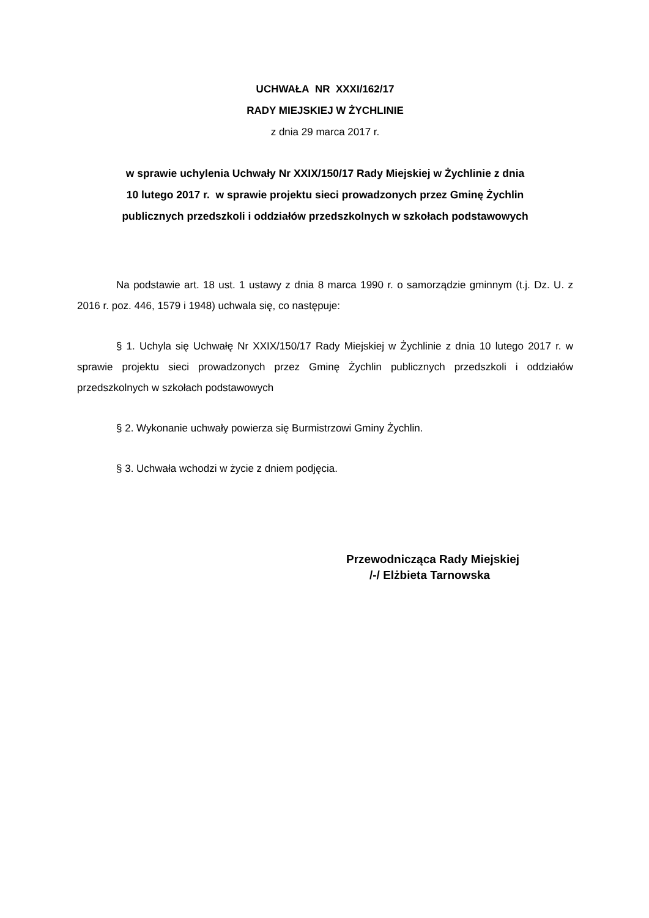UCHWAŁA NR XXXI/162/17
RADY MIEJSKIEJ W ŻYCHLINIE
z dnia 29 marca 2017 r.
w sprawie uchylenia Uchwały Nr XXIX/150/17 Rady Miejskiej w Żychlinie z dnia
10 lutego 2017 r. w sprawie projektu sieci prowadzonych przez Gminę Żychlin
publicznych przedszkoli i oddziałów przedszkolnych w szkołach podstawowych
Na podstawie art. 18 ust. 1 ustawy z dnia 8 marca 1990 r. o samorządzie gminnym (t.j. Dz. U. z 2016 r. poz. 446, 1579 i 1948) uchwala się, co następuje:
§ 1. Uchyla się Uchwałę Nr XXIX/150/17 Rady Miejskiej w Żychlinie z dnia 10 lutego 2017 r. w sprawie projektu sieci prowadzonych przez Gminę Żychlin publicznych przedszkoli i oddziałów przedszkolnych w szkołach podstawowych
§ 2. Wykonanie uchwały powierza się Burmistrzowi Gminy Żychlin.
§ 3. Uchwała wchodzi w życie z dniem podjęcia.
Przewodnicząca Rady Miejskiej
/-/ Elżbieta Tarnowska